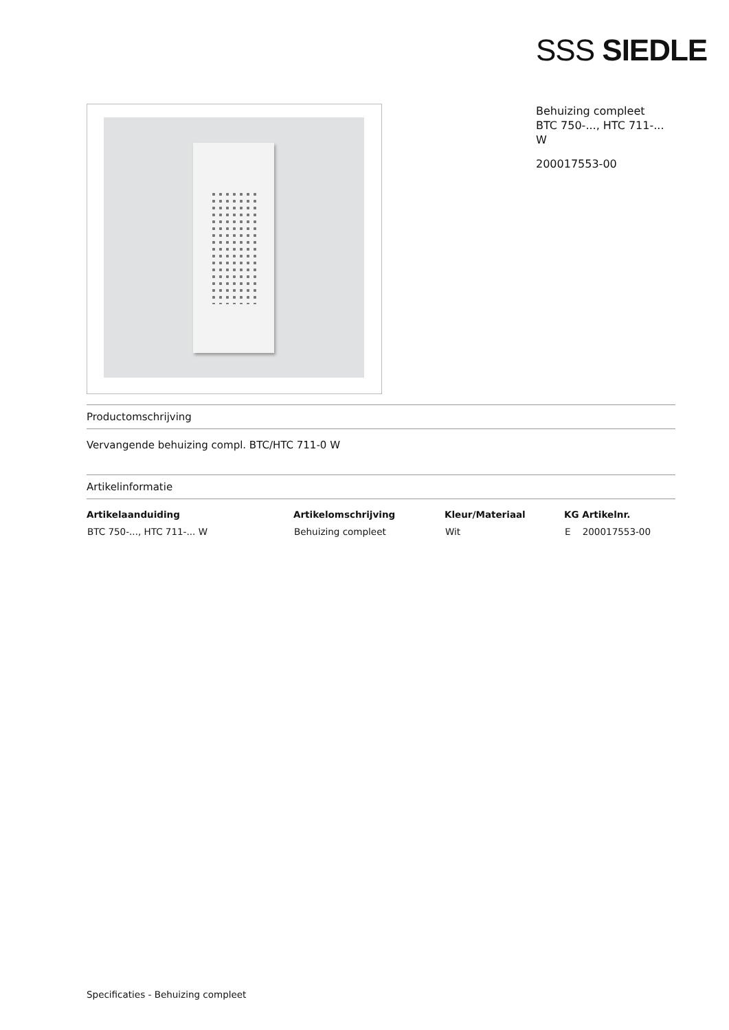SSS SIEDLE
Behuizing compleet
BTC 750-..., HTC 711-...
W
200017553-00
Productomschrijving
Vervangende behuizing compl. BTC/HTC 711-0 W
Artikelinformatie
| Artikelaanduiding | Artikelomschrijving | Kleur/Materiaal | KG Artikelnr. |
| --- | --- | --- | --- |
| BTC 750-..., HTC 711-... W | Behuizing compleet | Wit | E 200017553-00 |
Specificaties - Behuizing compleet